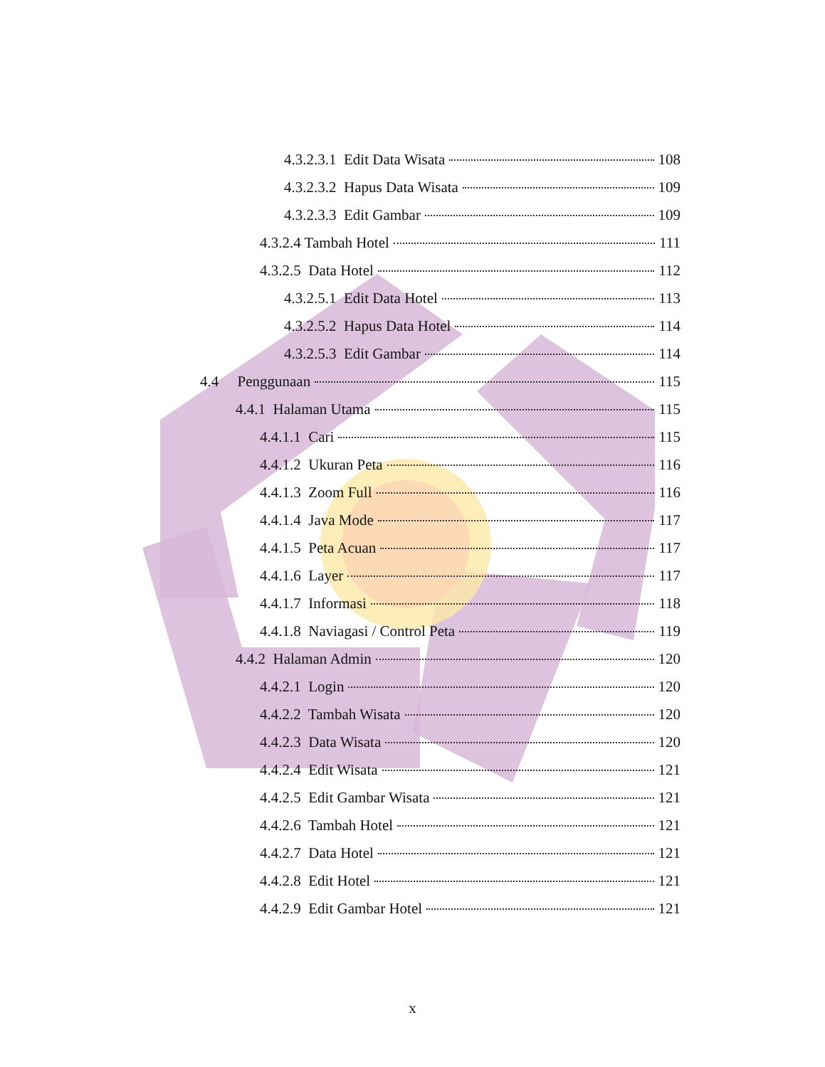4.3.2.3.1 Edit Data Wisata 108
4.3.2.3.2 Hapus Data Wisata 109
4.3.2.3.3 Edit Gambar 109
4.3.2.4 Tambah Hotel 111
4.3.2.5 Data Hotel 112
4.3.2.5.1 Edit Data Hotel 113
4.3.2.5.2 Hapus Data Hotel 114
4.3.2.5.3 Edit Gambar 114
4.4 Penggunaan 115
4.4.1 Halaman Utama 115
4.4.1.1 Cari 115
4.4.1.2 Ukuran Peta 116
4.4.1.3 Zoom Full 116
4.4.1.4 Java Mode 117
4.4.1.5 Peta Acuan 117
4.4.1.6 Layer 117
4.4.1.7 Informasi 118
4.4.1.8 Naviagasi / Control Peta 119
4.4.2 Halaman Admin 120
4.4.2.1 Login 120
4.4.2.2 Tambah Wisata 120
4.4.2.3 Data Wisata 120
4.4.2.4 Edit Wisata 121
4.4.2.5 Edit Gambar Wisata 121
4.4.2.6 Tambah Hotel 121
4.4.2.7 Data Hotel 121
4.4.2.8 Edit Hotel 121
4.4.2.9 Edit Gambar Hotel 121
x